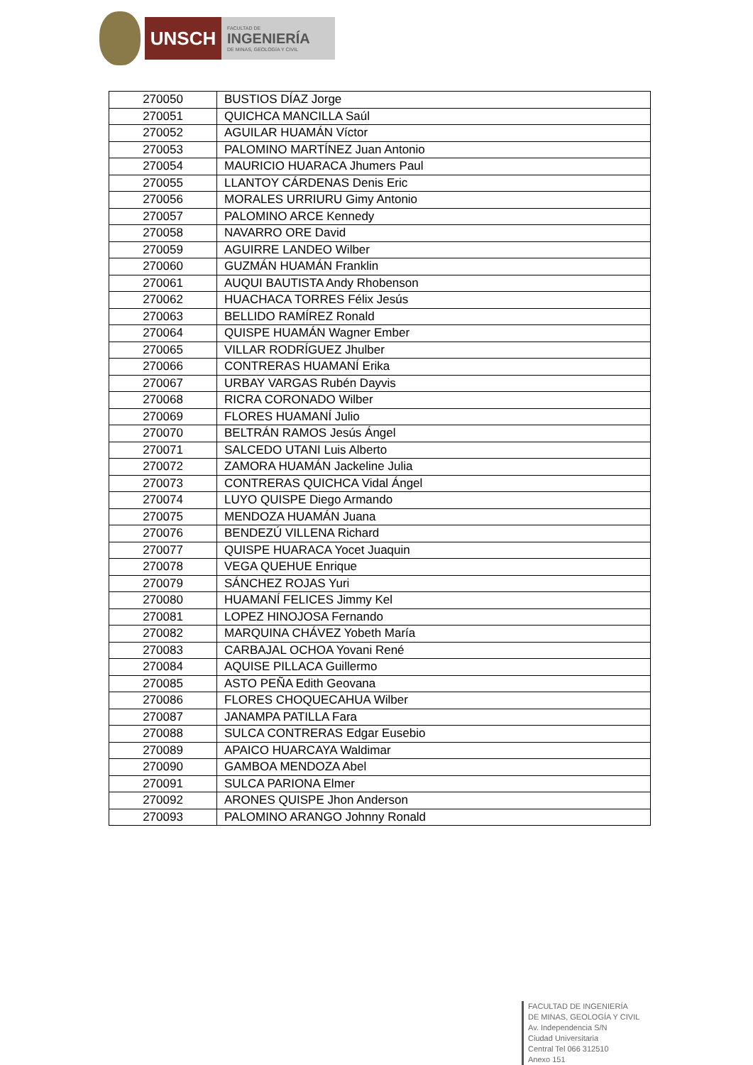UNSCH
FACULTAD DE
INGENIERÍA
DE MINAS, GEOLOGÍA Y CIVIL
| 270050 | BUSTIOS DÍAZ Jorge |
| 270051 | QUICHCA MANCILLA Saúl |
| 270052 | AGUILAR HUAMÁN Víctor |
| 270053 | PALOMINO MARTÍNEZ Juan Antonio |
| 270054 | MAURICIO HUARACA Jhumers Paul |
| 270055 | LLANTOY CÁRDENAS Denis Eric |
| 270056 | MORALES URRIURU Gimy Antonio |
| 270057 | PALOMINO ARCE Kennedy |
| 270058 | NAVARRO ORE David |
| 270059 | AGUIRRE LANDEO Wilber |
| 270060 | GUZMÁN HUAMÁN Franklin |
| 270061 | AUQUI BAUTISTA Andy Rhobenson |
| 270062 | HUACHACA TORRES Félix Jesús |
| 270063 | BELLIDO RAMÍREZ Ronald |
| 270064 | QUISPE HUAMÁN Wagner Ember |
| 270065 | VILLAR RODRÍGUEZ Jhulber |
| 270066 | CONTRERAS HUAMANÍ Erika |
| 270067 | URBAY VARGAS Rubén Dayvis |
| 270068 | RICRA CORONADO Wilber |
| 270069 | FLORES HUAMANÍ Julio |
| 270070 | BELTRÁN RAMOS Jesús Ángel |
| 270071 | SALCEDO UTANI Luis Alberto |
| 270072 | ZAMORA HUAMÁN Jackeline Julia |
| 270073 | CONTRERAS QUICHCA Vidal Ángel |
| 270074 | LUYO QUISPE Diego Armando |
| 270075 | MENDOZA HUAMÁN Juana |
| 270076 | BENDEZÚ VILLENA Richard |
| 270077 | QUISPE HUARACA Yocet Juaquin |
| 270078 | VEGA QUEHUE Enrique |
| 270079 | SÁNCHEZ ROJAS Yuri |
| 270080 | HUAMANÍ FELICES Jimmy Kel |
| 270081 | LOPEZ HINOJOSA Fernando |
| 270082 | MARQUINA CHÁVEZ Yobeth María |
| 270083 | CARBAJAL OCHOA Yovani René |
| 270084 | AQUISE PILLACA Guillermo |
| 270085 | ASTO PEÑA Edith Geovana |
| 270086 | FLORES CHOQUECAHUA Wilber |
| 270087 | JANAMPA PATILLA Fara |
| 270088 | SULCA CONTRERAS Edgar Eusebio |
| 270089 | APAICO HUARCAYA Waldimar |
| 270090 | GAMBOA MENDOZA Abel |
| 270091 | SULCA PARIONA Elmer |
| 270092 | ARONES QUISPE Jhon Anderson |
| 270093 | PALOMINO ARANGO Johnny Ronald |
FACULTAD DE INGENIERÍA
DE MINAS, GEOLOGÍA Y CIVIL
Av. Independencia S/N
Ciudad Universitaria
Central Tel 066 312510
Anexo 151